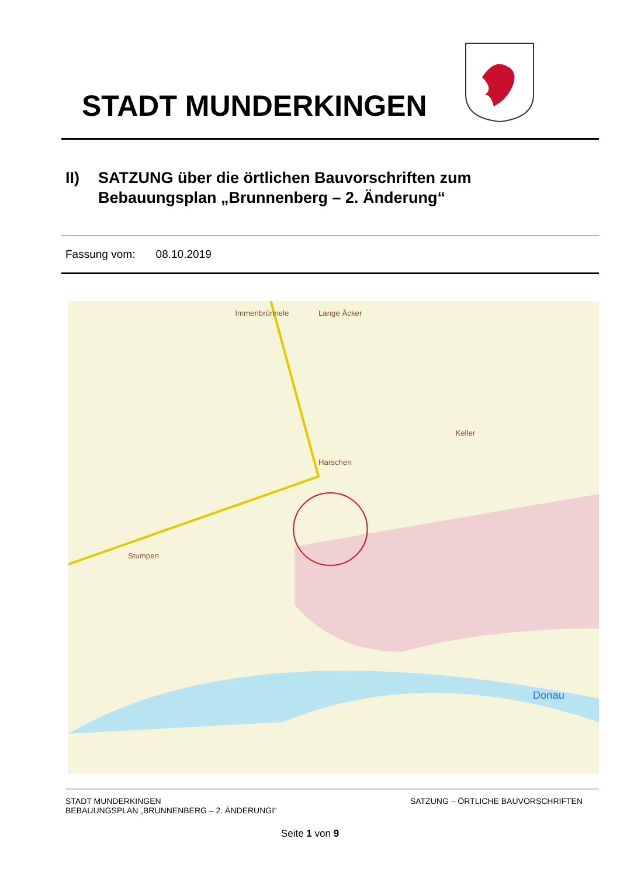STADT MUNDERKINGEN
II) SATZUNG über die örtlichen Bauvorschriften zum
Bebauungsplan „Brunnenberg – 2. Änderung“
Fassung vom: 08.10.2019
Lange Äcker
Immenbrünnele
Harschen
Keller
Stumpen
Donau
STADT MUNDERKINGEN
BEBAUUNGSPLAN „BRUNNENBERG – 2. ÄNDERUNGI“
SATZUNG – ÖRTLICHE BAUVORSCHRIFTEN
Seite 1 von 9